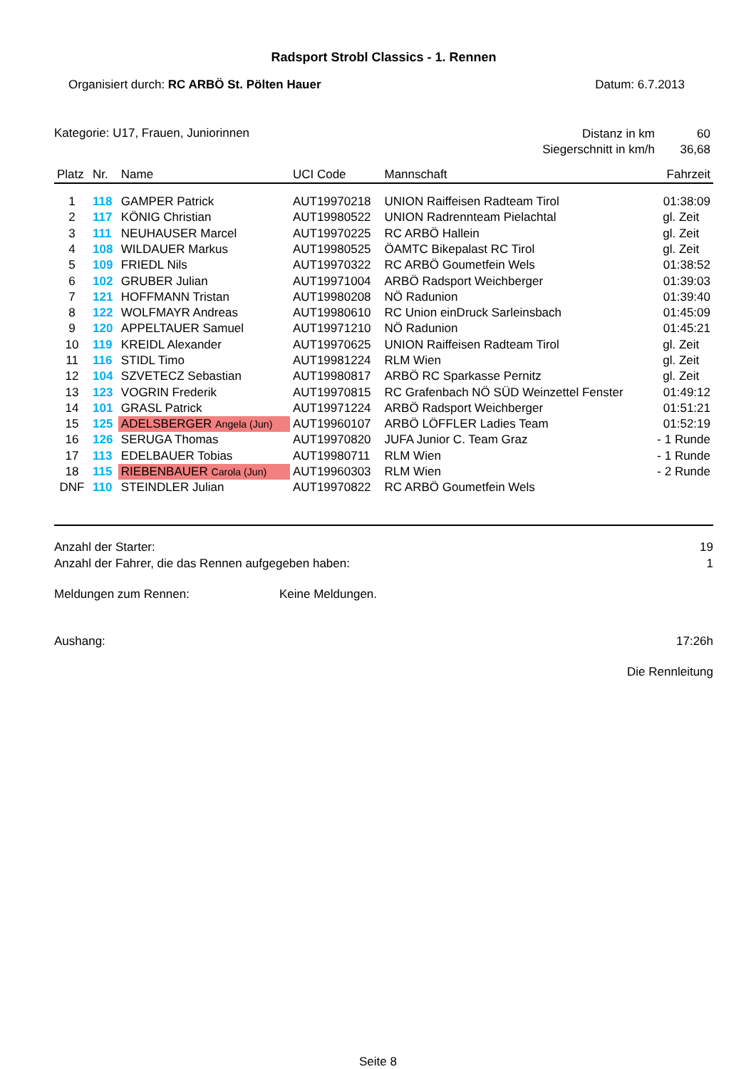Radsport Strobl Classics - 1. Rennen
Organisiert durch: RC ARBÖ St. Pölten Hauer
Datum: 6.7.2013
Kategorie: U17, Frauen, Juniorinnen
| Distanz in km | 60 |
| Siegerschnitt in km/h | 36,68 |
| Platz | Nr. | Name | UCI Code | Mannschaft | Fahrzeit |
| --- | --- | --- | --- | --- | --- |
| 1 | 118 | GAMPER Patrick | AUT19970218 | UNION Raiffeisen Radteam Tirol | 01:38:09 |
| 2 | 117 | KÖNIG Christian | AUT19980522 | UNION Radrennteam Pielachtal | gl. Zeit |
| 3 | 111 | NEUHAUSER Marcel | AUT19970225 | RC ARBÖ Hallein | gl. Zeit |
| 4 | 108 | WILDAUER Markus | AUT19980525 | ÖAMTC Bikepalast RC Tirol | gl. Zeit |
| 5 | 109 | FRIEDL Nils | AUT19970322 | RC ARBÖ Goumetfein Wels | 01:38:52 |
| 6 | 102 | GRUBER Julian | AUT19971004 | ARBÖ Radsport Weichberger | 01:39:03 |
| 7 | 121 | HOFFMANN Tristan | AUT19980208 | NÖ Radunion | 01:39:40 |
| 8 | 122 | WOLFMAYR Andreas | AUT19980610 | RC Union einDruck Sarleinsbach | 01:45:09 |
| 9 | 120 | APPELTAUER Samuel | AUT19971210 | NÖ Radunion | 01:45:21 |
| 10 | 119 | KREIDL Alexander | AUT19970625 | UNION Raiffeisen Radteam Tirol | gl. Zeit |
| 11 | 116 | STIDL Timo | AUT19981224 | RLM Wien | gl. Zeit |
| 12 | 104 | SZVETECZ Sebastian | AUT19980817 | ARBÖ RC Sparkasse Pernitz | gl. Zeit |
| 13 | 123 | VOGRIN Frederik | AUT19970815 | RC Grafenbach NÖ SÜD Weinzettel Fenster | 01:49:12 |
| 14 | 101 | GRASL Patrick | AUT19971224 | ARBÖ Radsport Weichberger | 01:51:21 |
| 15 | 125 | ADELSBERGER Angela (Jun) | AUT19960107 | ARBÖ LÖFFLER Ladies Team | 01:52:19 |
| 16 | 126 | SERUGA Thomas | AUT19970820 | JUFA Junior C. Team Graz | - 1 Runde |
| 17 | 113 | EDELBAUER Tobias | AUT19980711 | RLM Wien | - 1 Runde |
| 18 | 115 | RIEBENBAUER Carola (Jun) | AUT19960303 | RLM Wien | - 2 Runde |
| DNF | 110 | STEINDLER Julian | AUT19970822 | RC ARBÖ Goumetfein Wels | |
Anzahl der Starter: 19
Anzahl der Fahrer, die das Rennen aufgegeben haben: 1
Meldungen zum Rennen: Keine Meldungen.
Aushang: 17:26h
Die Rennleitung
Seite 8